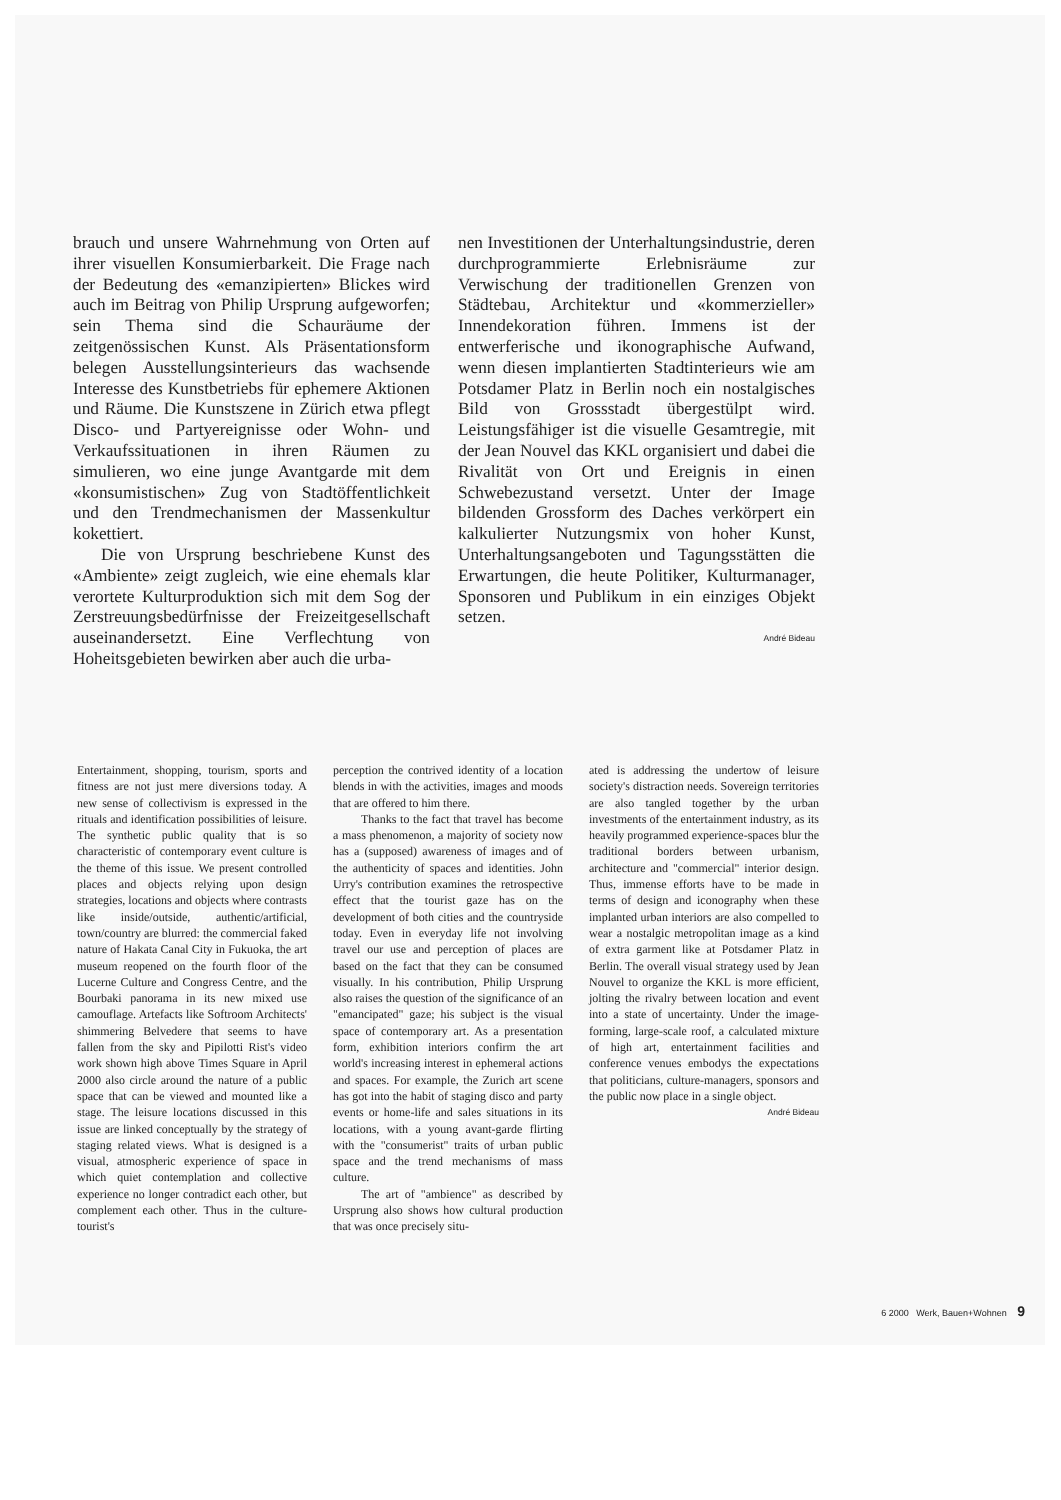brauch und unsere Wahrnehmung von Orten auf ihrer visuellen Konsumierbarkeit. Die Frage nach der Bedeutung des «emanzipierten» Blickes wird auch im Beitrag von Philip Ursprung aufgeworfen; sein Thema sind die Schauräume der zeitgenössischen Kunst. Als Präsentationsform belegen Ausstellungsinterieurs das wachsende Interesse des Kunstbetriebs für ephemere Aktionen und Räume. Die Kunstszene in Zürich etwa pflegt Disco- und Partyereignisse oder Wohn- und Verkaufssituationen in ihren Räumen zu simulieren, wo eine junge Avantgarde mit dem «konsumistischen» Zug von Stadtöffentlichkeit und den Trendmechanismen der Massenkultur kokettiert.
Die von Ursprung beschriebene Kunst des «Ambiente» zeigt zugleich, wie eine ehemals klar verortete Kulturproduktion sich mit dem Sog der Zerstreuungsbedürfnisse der Freizeitgesellschaft auseinandersetzt. Eine Verflechtung von Hoheitsgebieten bewirken aber auch die urba-
nen Investitionen der Unterhaltungsindustrie, deren durchprogrammierte Erlebnisräume zur Verwischung der traditionellen Grenzen von Städtebau, Architektur und «kommerzieller» Innendekoration führen. Immens ist der entwerferische und ikonographische Aufwand, wenn diesen implantierten Stadtinterieurs wie am Potsdamer Platz in Berlin noch ein nostalgisches Bild von Grossstadt übergestülpt wird. Leistungsfähiger ist die visuelle Gesamtregie, mit der Jean Nouvel das KKL organisiert und dabei die Rivalität von Ort und Ereignis in einen Schwebezustand versetzt. Unter der Image bildenden Grossform des Daches verkörpert ein kalkulierter Nutzungsmix von hoher Kunst, Unterhaltungsangeboten und Tagungsstätten die Erwartungen, die heute Politiker, Kulturmanager, Sponsoren und Publikum in ein einziges Objekt setzen.
André Bideau
Entertainment, shopping, tourism, sports and fitness are not just mere diversions today. A new sense of collectivism is expressed in the rituals and identification possibilities of leisure. The synthetic public quality that is so characteristic of contemporary event culture is the theme of this issue. We present controlled places and objects relying upon design strategies, locations and objects where contrasts like inside/outside, authentic/artificial, town/country are blurred: the commercial faked nature of Hakata Canal City in Fukuoka, the art museum reopened on the fourth floor of the Lucerne Culture and Congress Centre, and the Bourbaki panorama in its new mixed use camouflage. Artefacts like Softroom Architects' shimmering Belvedere that seems to have fallen from the sky and Pipilotti Rist's video work shown high above Times Square in April 2000 also circle around the nature of a public space that can be viewed and mounted like a stage. The leisure locations discussed in this issue are linked conceptually by the strategy of staging related views. What is designed is a visual, atmospheric experience of space in which quiet contemplation and collective experience no longer contradict each other, but complement each other. Thus in the culture-tourist's
perception the contrived identity of a location blends in with the activities, images and moods that are offered to him there.
Thanks to the fact that travel has become a mass phenomenon, a majority of society now has a (supposed) awareness of images and of the authenticity of spaces and identities. John Urry's contribution examines the retrospective effect that the tourist gaze has on the development of both cities and the countryside today. Even in everyday life not involving travel our use and perception of places are based on the fact that they can be consumed visually. In his contribution, Philip Ursprung also raises the question of the significance of an "emancipated" gaze; his subject is the visual space of contemporary art. As a presentation form, exhibition interiors confirm the art world's increasing interest in ephemeral actions and spaces. For example, the Zurich art scene has got into the habit of staging disco and party events or home-life and sales situations in its locations, with a young avant-garde flirting with the "consumerist" traits of urban public space and the trend mechanisms of mass culture.
The art of "ambience" as described by Ursprung also shows how cultural production that was once precisely situ-
ated is addressing the undertow of leisure society's distraction needs. Sovereign territories are also tangled together by the urban investments of the entertainment industry, as its heavily programmed experience-spaces blur the traditional borders between urbanism, architecture and "commercial" interior design. Thus, immense efforts have to be made in terms of design and iconography when these implanted urban interiors are also compelled to wear a nostalgic metropolitan image as a kind of extra garment like at Potsdamer Platz in Berlin. The overall visual strategy used by Jean Nouvel to organize the KKL is more efficient, jolting the rivalry between location and event into a state of uncertainty. Under the image-forming, large-scale roof, a calculated mixture of high art, entertainment facilities and conference venues embodys the expectations that politicians, culture-managers, sponsors and the public now place in a single object.
André Bideau
6 2000 Werk, Bauen+Wohnen 9